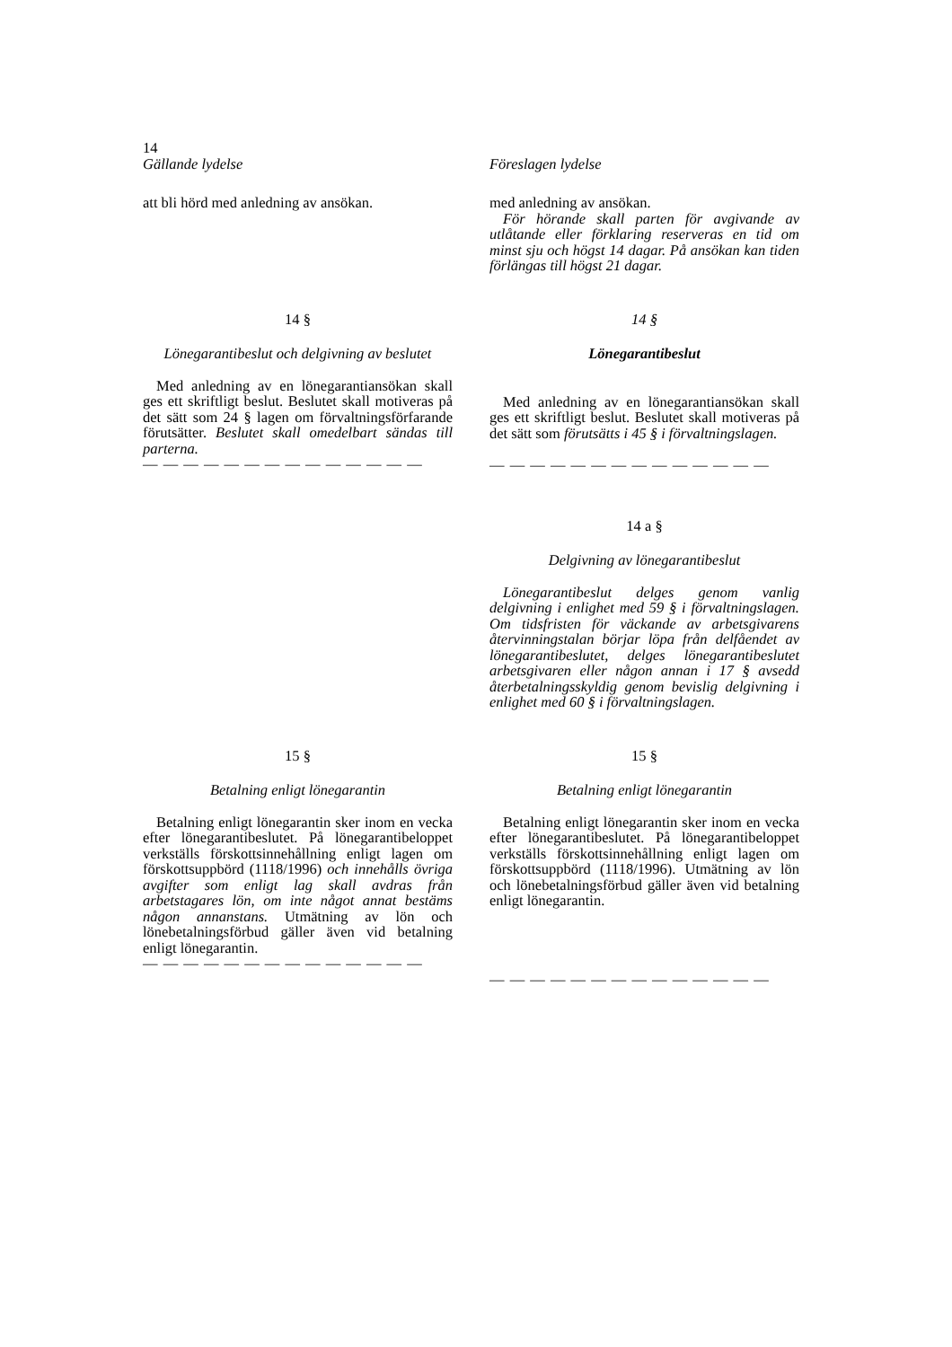14
Gällande lydelse Föreslagen lydelse
att bli hörd med anledning av ansökan.
med anledning av ansökan.
För hörande skall parten för avgivande av utlåtande eller förklaring reserveras en tid om minst sju och högst 14 dagar. På ansökan kan tiden förlängas till högst 21 dagar.
14 §
Lönegarantibeslut och delgivning av beslutet
Med anledning av en lönegarantiansökan skall ges ett skriftligt beslut. Beslutet skall motiveras på det sätt som 24 § lagen om förvaltningsförfarande förutsätter. Beslutet skall omedelbart sändas till parterna.
— — — — — — — — — — — — — —
14 §
Lönegarantibeslut
Med anledning av en lönegarantiansökan skall ges ett skriftligt beslut. Beslutet skall motiveras på det sätt som förutsätts i 45 § i förvaltningslagen.
— — — — — — — — — — — — — —
14 a §
Delgivning av lönegarantibeslut
Lönegarantibeslut delges genom vanlig delgivning i enlighet med 59 § i förvaltningslagen. Om tidsfristen för väckande av arbetsgivarens återvinningstalan börjar löpa från delfåendet av lönegarantibeslutet, delges lönegarantibeslutet arbetsgivaren eller någon annan i 17 § avsedd återbetalningsskyldig genom bevislig delgivning i enlighet med 60 § i förvaltningslagen.
15 §
Betalning enligt lönegarantin
Betalning enligt lönegarantin sker inom en vecka efter lönegarantibeslutet. På lönegarantibeloppet verkställs förskottsinnehållning enligt lagen om förskottsuppbörd (1118/1996) och innehålls övriga avgifter som enligt lag skall avdras från arbetstagares lön, om inte något annat bestäms någon annanstans. Utmätning av lön och lönebetalningsförbud gäller även vid betalning enligt lönegarantin.
— — — — — — — — — — — — — —
15 §
Betalning enligt lönegarantin
Betalning enligt lönegarantin sker inom en vecka efter lönegarantibeslutet. På lönegarantibeloppet verkställs förskottsinnehållning enligt lagen om förskottsuppbörd (1118/1996). Utmätning av lön och lönebetalningsförbud gäller även vid betalning enligt lönegarantin.
— — — — — — — — — — — — — —